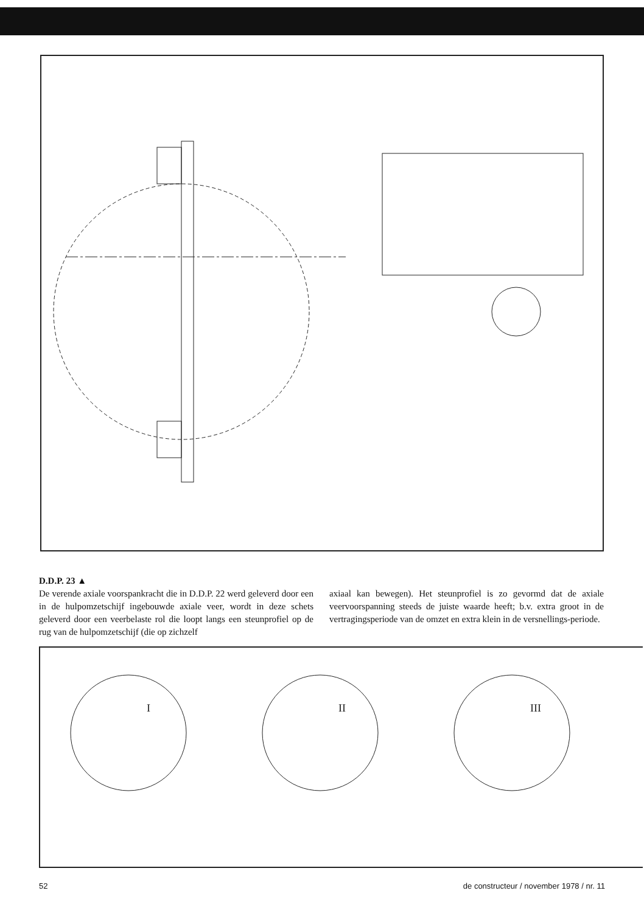D.D.P. 23 ▲
De verende axiale voorspankracht die in D.D.P. 22 werd geleverd door een in de hulpomzetschijf ingebouwde axiale veer, wordt in deze schets geleverd door een veerbelaste rol die loopt langs een steunprofiel op de rug van de hulpomzetschijf (die op zichzelf
axiaal kan bewegen). Het steunprofiel is zo gevormd dat de axiale veervoorspanning steeds de juiste waarde heeft; b.v. extra groot in de vertragingsperiode van de omzet en extra klein in de versnellings-periode.
I
II
III
52 de constructeur / november 1978 / nr. 11